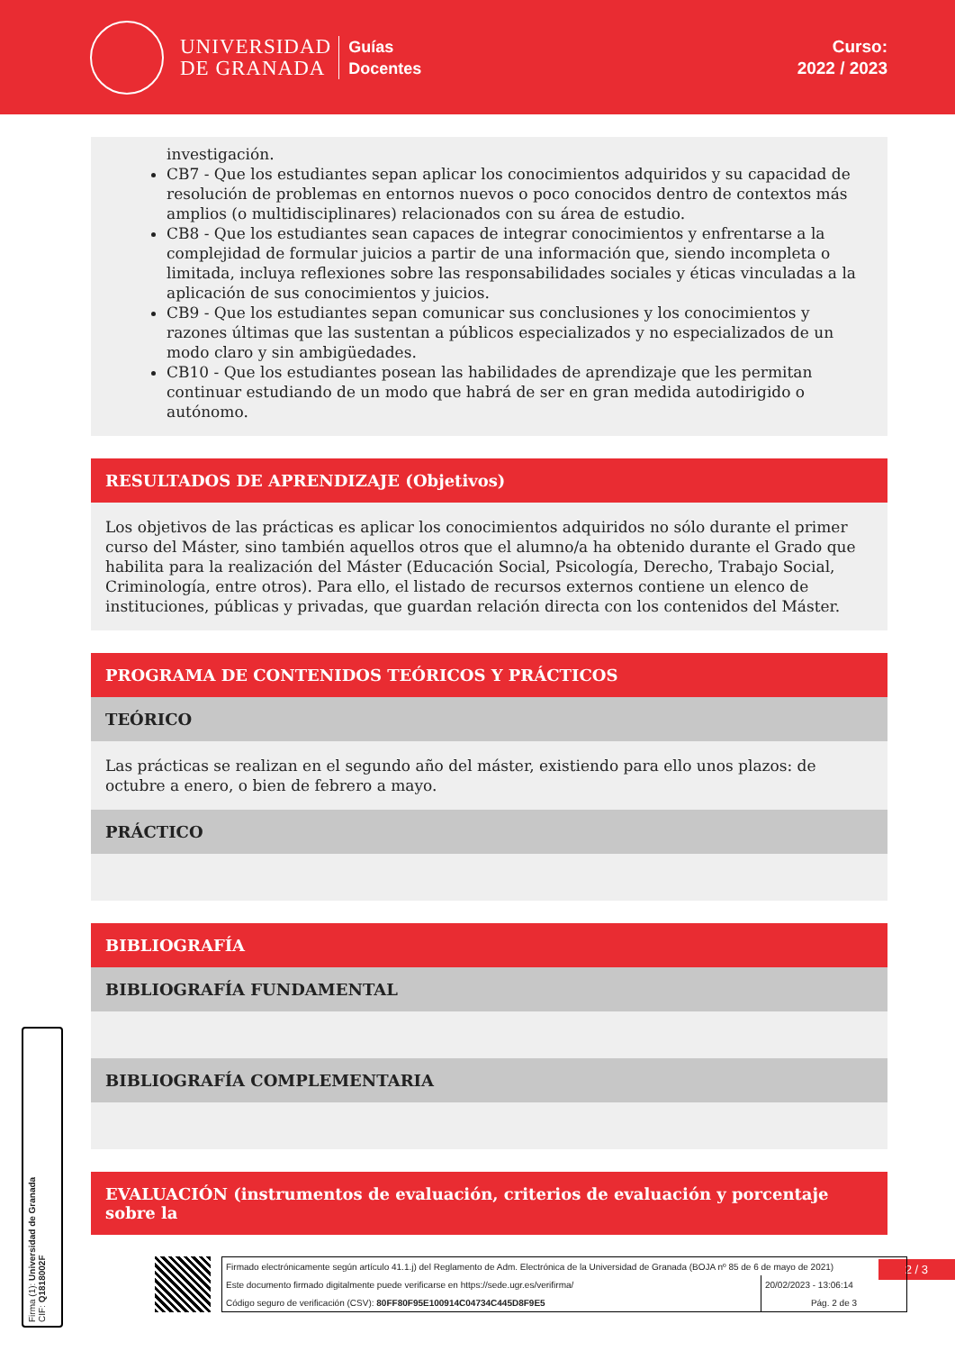UNIVERSIDAD
DE GRANADA
Guías
Docentes
Curso:
2022 / 2023
investigación.
CB7 - Que los estudiantes sepan aplicar los conocimientos adquiridos y su capacidad de resolución de problemas en entornos nuevos o poco conocidos dentro de contextos más amplios (o multidisciplinares) relacionados con su área de estudio.
CB8 - Que los estudiantes sean capaces de integrar conocimientos y enfrentarse a la complejidad de formular juicios a partir de una información que, siendo incompleta o limitada, incluya reflexiones sobre las responsabilidades sociales y éticas vinculadas a la aplicación de sus conocimientos y juicios.
CB9 - Que los estudiantes sepan comunicar sus conclusiones y los conocimientos y razones últimas que las sustentan a públicos especializados y no especializados de un modo claro y sin ambigüedades.
CB10 - Que los estudiantes posean las habilidades de aprendizaje que les permitan continuar estudiando de un modo que habrá de ser en gran medida autodirigido o autónomo.
RESULTADOS DE APRENDIZAJE (Objetivos)
Los objetivos de las prácticas es aplicar los conocimientos adquiridos no sólo durante el primer curso del Máster, sino también aquellos otros que el alumno/a ha obtenido durante el Grado que habilita para la realización del Máster (Educación Social, Psicología, Derecho, Trabajo Social, Criminología, entre otros). Para ello, el listado de recursos externos contiene un elenco de instituciones, públicas y privadas, que guardan relación directa con los contenidos del Máster.
PROGRAMA DE CONTENIDOS TEÓRICOS Y PRÁCTICOS
TEÓRICO
Las prácticas se realizan en el segundo año del máster, existiendo para ello unos plazos: de octubre a enero, o bien de febrero a mayo.
PRÁCTICO
BIBLIOGRAFÍA
BIBLIOGRAFÍA FUNDAMENTAL
BIBLIOGRAFÍA COMPLEMENTARIA
EVALUACIÓN (instrumentos de evaluación, criterios de evaluación y porcentaje sobre la
Firma (1): Universidad de Granada
CIF: Q1818002F
2 / 3
| Firmado electrónicamente según artículo 41.1.j) del Reglamento de Adm. Electrónica de la Universidad de Granada (BOJA nº 85 de 6 de mayo de 2021) | |
| Este documento firmado digitalmente puede verificarse en https://sede.ugr.es/verifirma/ | 20/02/2023 - 13:06:14 |
| Código seguro de verificación (CSV): 80FF80F95E100914C04734C445D8F9E5 | Pág. 2 de 3 |